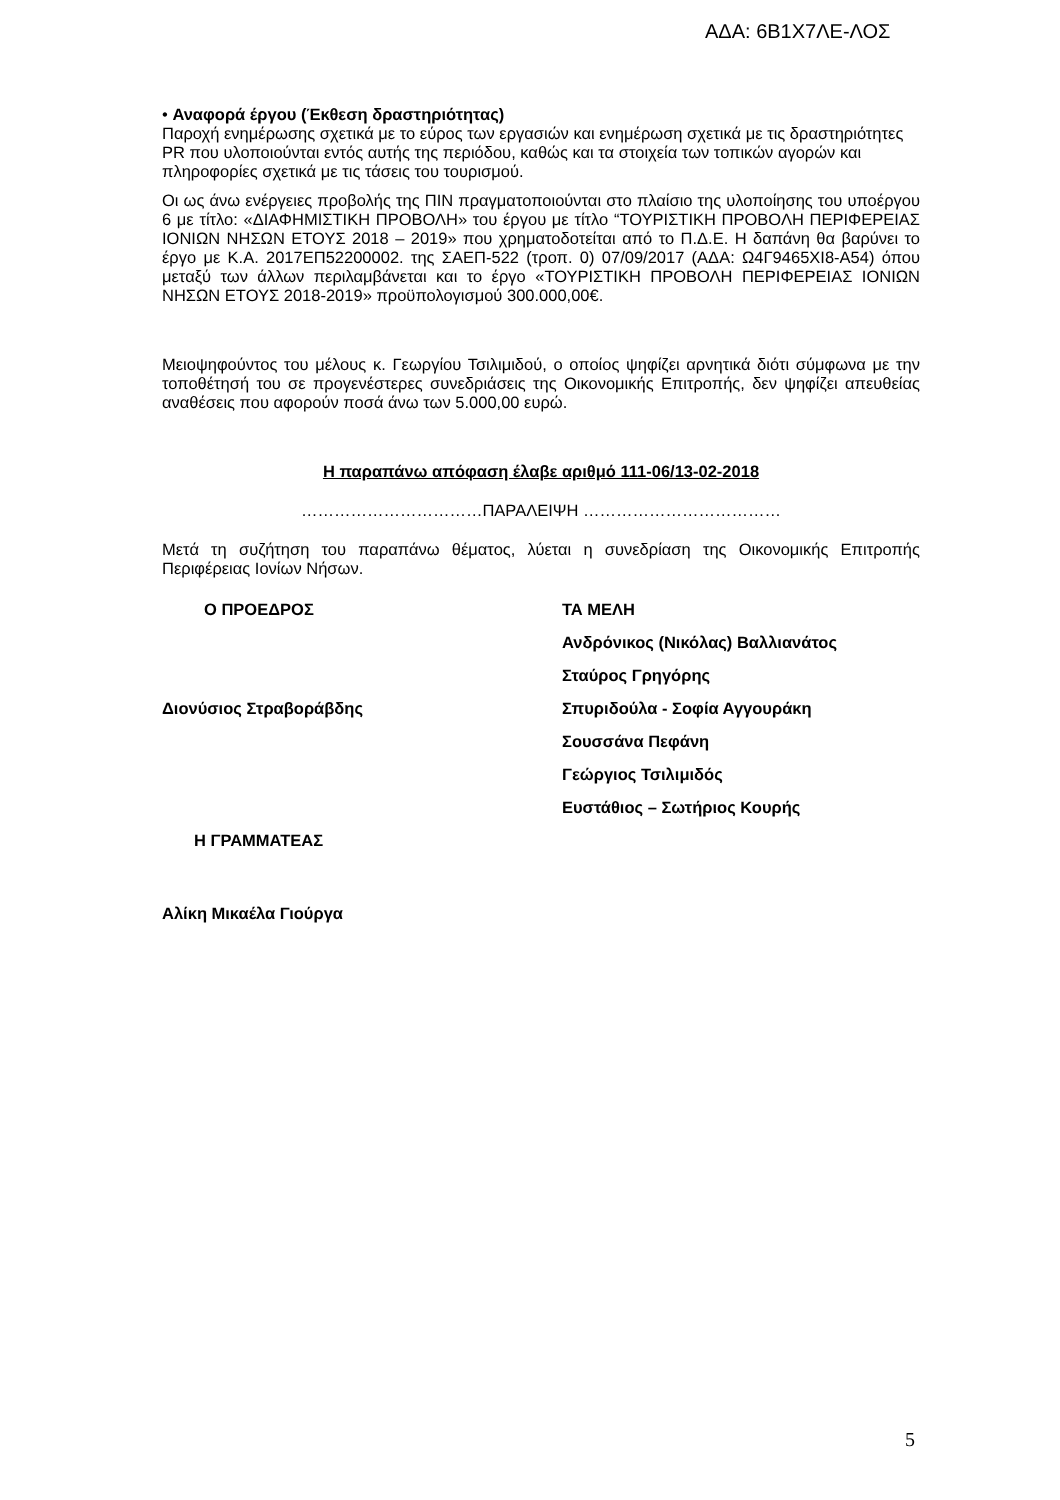ΑΔΑ: 6Β1Χ7ΛΕ-ΛΟΣ
• Αναφορά έργου (Έκθεση δραστηριότητας)
Παροχή ενημέρωσης σχετικά με το εύρος των εργασιών και ενημέρωση σχετικά με τις δραστηριότητες PR που υλοποιούνται εντός αυτής της περιόδου, καθώς και τα στοιχεία των τοπικών αγορών και πληροφορίες σχετικά με τις τάσεις του τουρισμού.
Οι ως άνω ενέργειες προβολής της ΠΙΝ πραγματοποιούνται στο πλαίσιο της υλοποίησης του υποέργου 6 με τίτλο: «ΔΙΑΦΗΜΙΣΤΙΚΗ ΠΡΟΒΟΛΗ» του έργου με τίτλο “ΤΟΥΡΙΣΤΙΚΗ ΠΡΟΒΟΛΗ ΠΕΡΙΦΕΡΕΙΑΣ ΙΟΝΙΩΝ ΝΗΣΩΝ ΕΤΟΥΣ 2018 – 2019» που χρηματοδοτείται από το Π.Δ.Ε. Η δαπάνη θα βαρύνει το έργο με Κ.Α. 2017ΕΠ52200002. της ΣΑΕΠ-522 (τροπ. 0) 07/09/2017 (ΑΔΑ: Ω4Γ9465ΧΙ8-Α54) όπου μεταξύ των άλλων περιλαμβάνεται και το έργο «ΤΟΥΡΙΣΤΙΚΗ ΠΡΟΒΟΛΗ ΠΕΡΙΦΕΡΕΙΑΣ ΙΟΝΙΩΝ ΝΗΣΩΝ ΕΤΟΥΣ 2018-2019» προϋπολογισμού 300.000,00€.
Μειοψηφούντος του μέλους κ. Γεωργίου Τσιλιμιδού, ο οποίος ψηφίζει αρνητικά διότι σύμφωνα με την τοποθέτησή του σε προγενέστερες συνεδριάσεις της Οικονομικής Επιτροπής, δεν ψηφίζει απευθείας αναθέσεις που αφορούν ποσά άνω των 5.000,00 ευρώ.
Η παραπάνω απόφαση έλαβε αριθμό 111-06/13-02-2018
……………………………ΠΑΡΑΛΕΙΨΗ ………………………………
Μετά τη συζήτηση του παραπάνω θέματος, λύεται η συνεδρίαση της Οικονομικής Επιτροπής Περιφέρειας Ιονίων Νήσων.
Ο ΠΡΟΕΔΡΟΣ
ΤΑ ΜΕΛΗ
Ανδρόνικος (Νικόλας) Βαλλιανάτος
Σταύρος Γρηγόρης
Διονύσιος Στραβοράβδης
Σπυριδούλα - Σοφία Αγγουράκη
Σουσσάνα Πεφάνη
Γεώργιος Τσιλιμιδός
Ευστάθιος – Σωτήριος Κουρής
Η ΓΡΑΜΜΑΤΕΑΣ
Αλίκη Μικαέλα Γιούργα
5